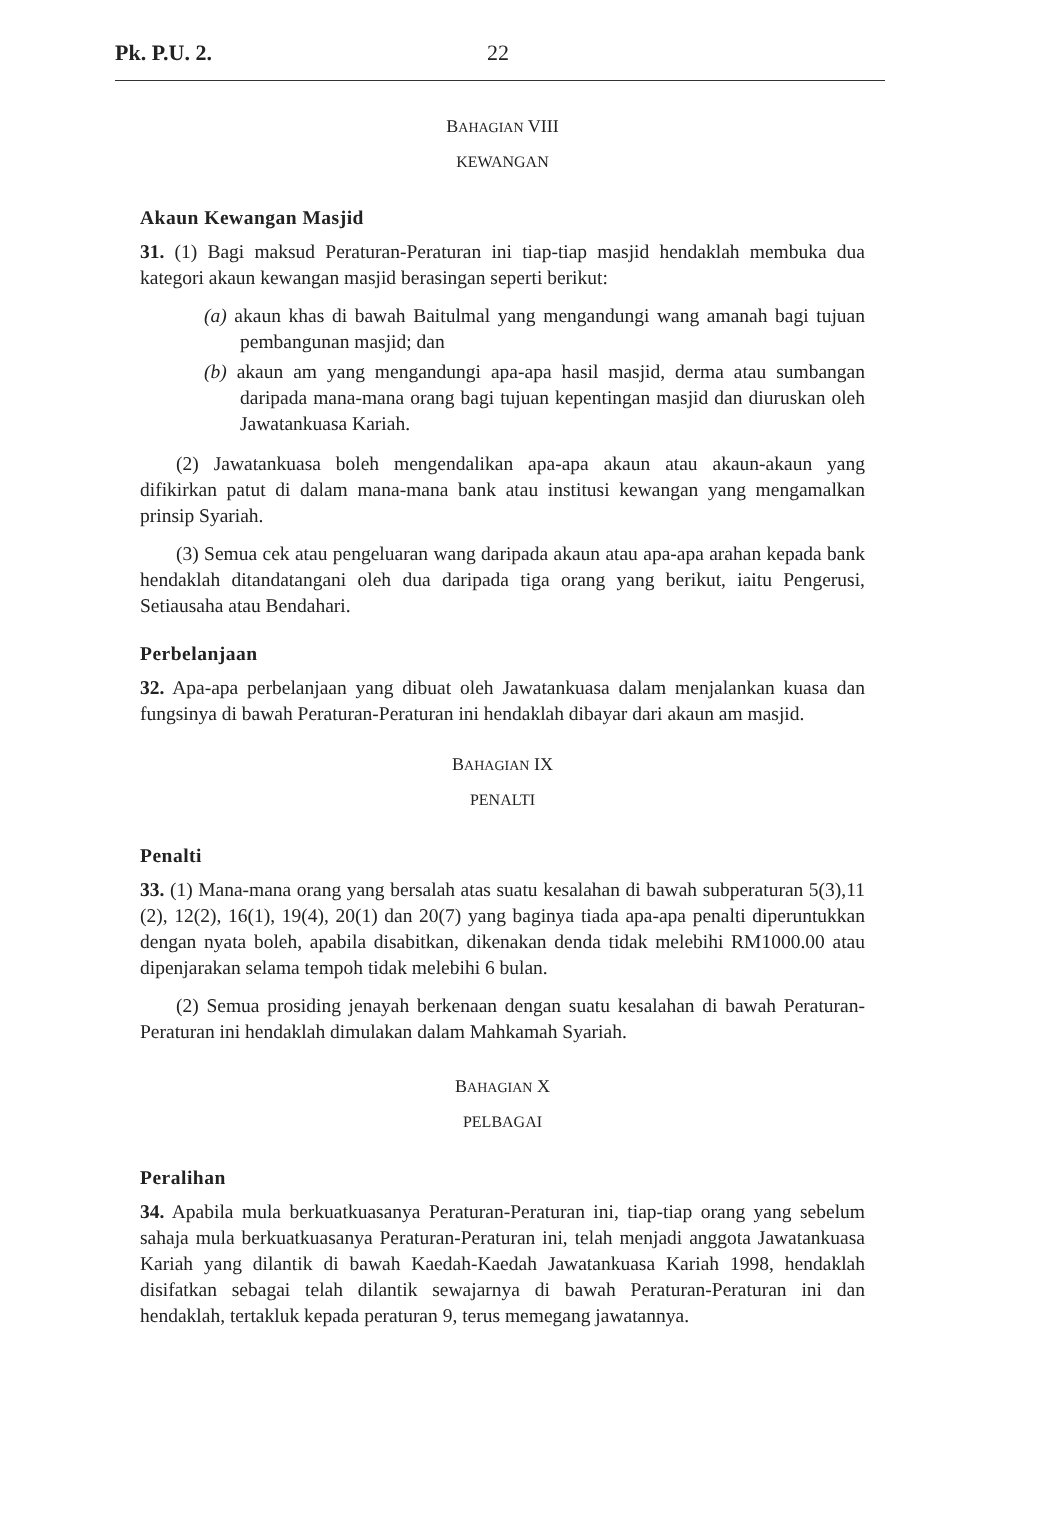Pk. P.U. 2. 22
BAHAGIAN VIII
KEWANGAN
Akaun Kewangan Masjid
31. (1) Bagi maksud Peraturan-Peraturan ini tiap-tiap masjid hendaklah membuka dua kategori akaun kewangan masjid berasingan seperti berikut:
(a) akaun khas di bawah Baitulmal yang mengandungi wang amanah bagi tujuan pembangunan masjid; dan
(b) akaun am yang mengandungi apa-apa hasil masjid, derma atau sumbangan daripada mana-mana orang bagi tujuan kepentingan masjid dan diuruskan oleh Jawatankuasa Kariah.
(2) Jawatankuasa boleh mengendalikan apa-apa akaun atau akaun-akaun yang difikirkan patut di dalam mana-mana bank atau institusi kewangan yang mengamalkan prinsip Syariah.
(3) Semua cek atau pengeluaran wang daripada akaun atau apa-apa arahan kepada bank hendaklah ditandatangani oleh dua daripada tiga orang yang berikut, iaitu Pengerusi, Setiausaha atau Bendahari.
Perbelanjaan
32. Apa-apa perbelanjaan yang dibuat oleh Jawatankuasa dalam menjalankan kuasa dan fungsinya di bawah Peraturan-Peraturan ini hendaklah dibayar dari akaun am masjid.
BAHAGIAN IX
PENALTI
Penalti
33. (1) Mana-mana orang yang bersalah atas suatu kesalahan di bawah subperaturan 5(3),11 (2), 12(2), 16(1), 19(4), 20(1) dan 20(7) yang baginya tiada apa-apa penalti diperuntukkan dengan nyata boleh, apabila disabitkan, dikenakan denda tidak melebihi RM1000.00 atau dipenjarakan selama tempoh tidak melebihi 6 bulan.
(2) Semua prosiding jenayah berkenaan dengan suatu kesalahan di bawah Peraturan-Peraturan ini hendaklah dimulakan dalam Mahkamah Syariah.
BAHAGIAN X
PELBAGAI
Peralihan
34. Apabila mula berkuatkuasanya Peraturan-Peraturan ini, tiap-tiap orang yang sebelum sahaja mula berkuatkuasanya Peraturan-Peraturan ini, telah menjadi anggota Jawatankuasa Kariah yang dilantik di bawah Kaedah-Kaedah Jawatankuasa Kariah 1998, hendaklah disifatkan sebagai telah dilantik sewajarnya di bawah Peraturan-Peraturan ini dan hendaklah, tertakluk kepada peraturan 9, terus memegang jawatannya.